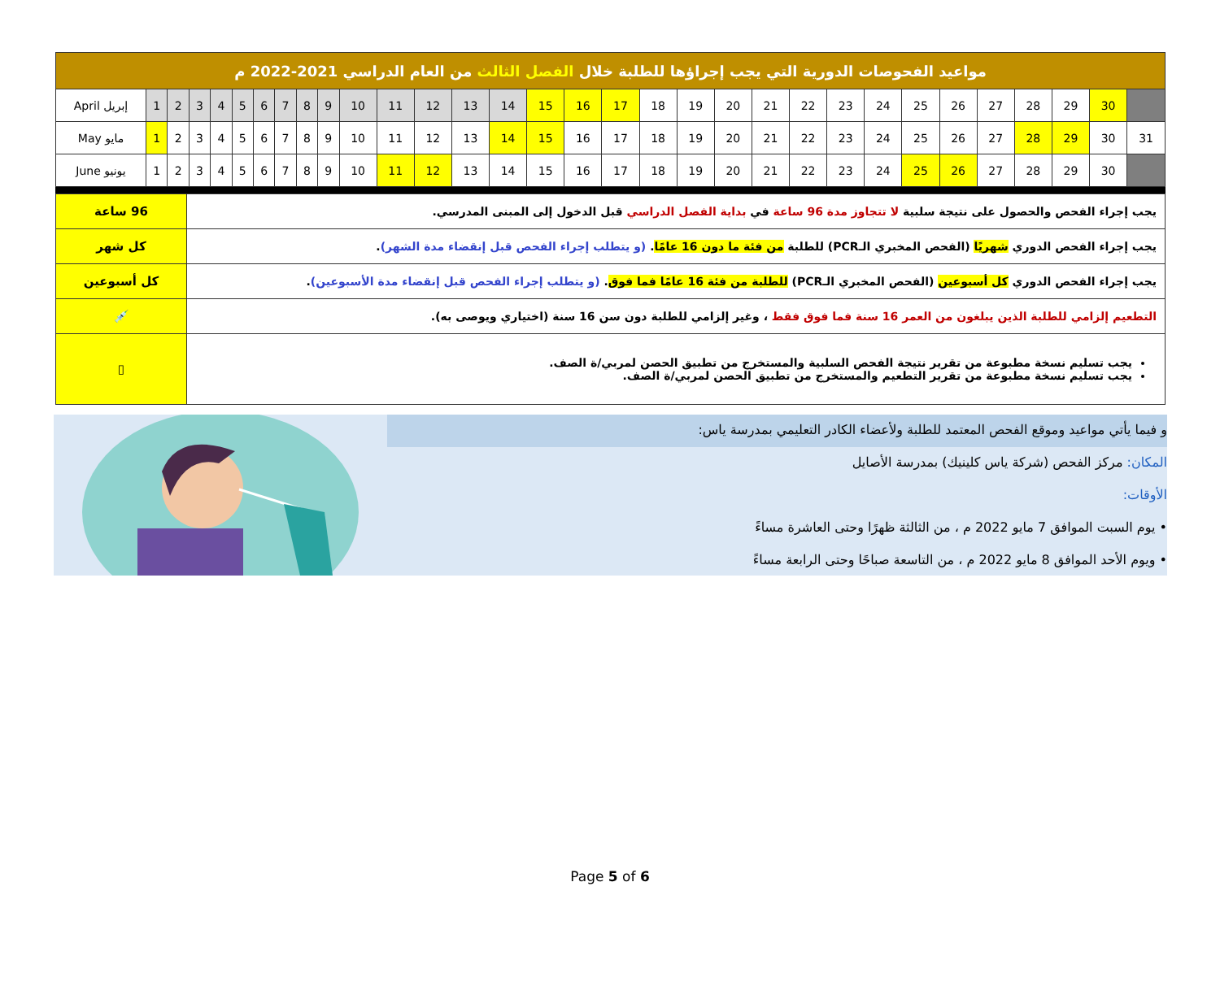| مواعيد الفحوصات الدورية التي يجب إجراؤها للطلبة خلال الفصل الثالث من العام الدراسي 2021-2022 م | | | | | | | | | | | | | | | | | | | | | | | | | | | | | | | |
| April إبريل | 1 | 2 | 3 | 4 | 5 | 6 | 7 | 8 | 9 | 10 | 11 | 12 | 13 | 14 | 15 | 16 | 17 | 18 | 19 | 20 | 21 | 22 | 23 | 24 | 25 | 26 | 27 | 28 | 29 | 30 | |
| May مايو | 1 | 2 | 3 | 4 | 5 | 6 | 7 | 8 | 9 | 10 | 11 | 12 | 13 | 14 | 15 | 16 | 17 | 18 | 19 | 20 | 21 | 22 | 23 | 24 | 25 | 26 | 27 | 28 | 29 | 30 | 31 |
| June يونيو | 1 | 2 | 3 | 4 | 5 | 6 | 7 | 8 | 9 | 10 | 11 | 12 | 13 | 14 | 15 | 16 | 17 | 18 | 19 | 20 | 21 | 22 | 23 | 24 | 25 | 26 | 27 | 28 | 29 | 30 | |
| 96 ساعة | يجب إجراء الفحص والحصول على نتيجة سلبية لا تتجاوز مدة 96 ساعة في بداية الفصل الدراسي قبل الدخول إلى المبنى المدرسي. |
| كل شهر | يجب إجراء الفحص الدوري شهريًا (الفحص المخبري الـPCR) للطلبة من فئة ما دون 16 عامًا . (و يتطلب إجراء الفحص قبل إنقضاء مدة الشهر) . |
| كل أسبوعين | يجب إجراء الفحص الدوري كل أسبوعين (الفحص المخبري الـPCR) للطلبة من فئة 16 عامًا فما فوق . (و يتطلب إجراء الفحص قبل إنقضاء مدة الأسبوعين) . |
| 💉 | التطعيم إلزامي للطلبة الذين يبلغون من العمر 16 سنة فما فوق فقط ، وغير إلزامي للطلبة دون سن 16 سنة (اختياري ويوصى به). |
| ▯ | يجب تسليم نسخة مطبوعة من تقرير نتيجة الفحص السلبية والمستخرج من تطبيق الحصن لمربي/ة الصف. يجب تسليم نسخة مطبوعة من تقرير التطعيم والمستخرج من تطبيق الحصن لمربي/ة الصف. |
و فيما يأتي مواعيد وموقع الفحص المعتمد للطلبة ولأعضاء الكادر التعليمي بمدرسة ياس:
المكان: مركز الفحص (شركة ياس كلينيك) بمدرسة الأصايل
الأوقات:
• يوم السبت الموافق 7 مايو 2022 م ، من الثالثة ظهرًا وحتى العاشرة مساءً
• ويوم الأحد الموافق 8 مايو 2022 م ، من التاسعة صباحًا وحتى الرابعة مساءً
Page 5 of 6